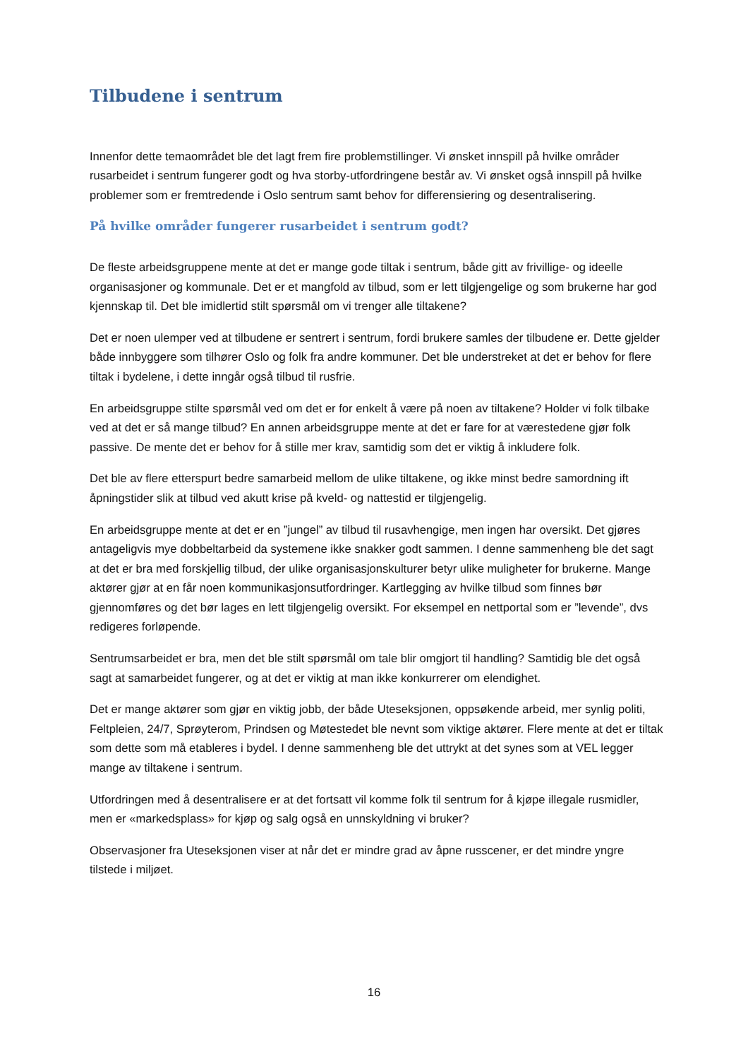Tilbudene i sentrum
Innenfor dette temaområdet ble det lagt frem fire problemstillinger. Vi ønsket innspill på hvilke områder rusarbeidet i sentrum fungerer godt og hva storby-utfordringene består av. Vi ønsket også innspill på hvilke problemer som er fremtredende i Oslo sentrum samt behov for differensiering og desentralisering.
På hvilke områder fungerer rusarbeidet i sentrum godt?
De fleste arbeidsgruppene mente at det er mange gode tiltak i sentrum, både gitt av frivillige- og ideelle organisasjoner og kommunale. Det er et mangfold av tilbud, som er lett tilgjengelige og som brukerne har god kjennskap til. Det ble imidlertid stilt spørsmål om vi trenger alle tiltakene?
Det er noen ulemper ved at tilbudene er sentrert i sentrum, fordi brukere samles der tilbudene er. Dette gjelder både innbyggere som tilhører Oslo og folk fra andre kommuner. Det ble understreket at det er behov for flere tiltak i bydelene, i dette inngår også tilbud til rusfrie.
En arbeidsgruppe stilte spørsmål ved om det er for enkelt å være på noen av tiltakene? Holder vi folk tilbake ved at det er så mange tilbud? En annen arbeidsgruppe mente at det er fare for at værestedene gjør folk passive. De mente det er behov for å stille mer krav, samtidig som det er viktig å inkludere folk.
Det ble av flere etterspurt bedre samarbeid mellom de ulike tiltakene, og ikke minst bedre samordning ift åpningstider slik at tilbud ved akutt krise på kveld- og nattestid er tilgjengelig.
En arbeidsgruppe mente at det er en ”jungel” av tilbud til rusavhengige, men ingen har oversikt. Det gjøres antageligvis mye dobbeltarbeid da systemene ikke snakker godt sammen. I denne sammenheng ble det sagt at det er bra med forskjellig tilbud, der ulike organisasjonskulturer betyr ulike muligheter for brukerne. Mange aktører gjør at en får noen kommunikasjonsutfordringer. Kartlegging av hvilke tilbud som finnes bør gjennomføres og det bør lages en lett tilgjengelig oversikt. For eksempel en nettportal som er ”levende”, dvs redigeres forløpende.
Sentrumsarbeidet er bra, men det ble stilt spørsmål om tale blir omgjort til handling? Samtidig ble det også sagt at samarbeidet fungerer, og at det er viktig at man ikke konkurrerer om elendighet.
Det er mange aktører som gjør en viktig jobb, der både Uteseksjonen, oppsøkende arbeid, mer synlig politi, Feltpleien, 24/7, Sprøyterom, Prindsen og Møtestedet ble nevnt som viktige aktører. Flere mente at det er tiltak som dette som må etableres i bydel. I denne sammenheng ble det uttrykt at det synes som at VEL legger mange av tiltakene i sentrum.
Utfordringen med å desentralisere er at det fortsatt vil komme folk til sentrum for å kjøpe illegale rusmidler, men er «markedsplass» for kjøp og salg også en unnskyldning vi bruker?
Observasjoner fra Uteseksjonen viser at når det er mindre grad av åpne russcener, er det mindre yngre tilstede i miljøet.
16